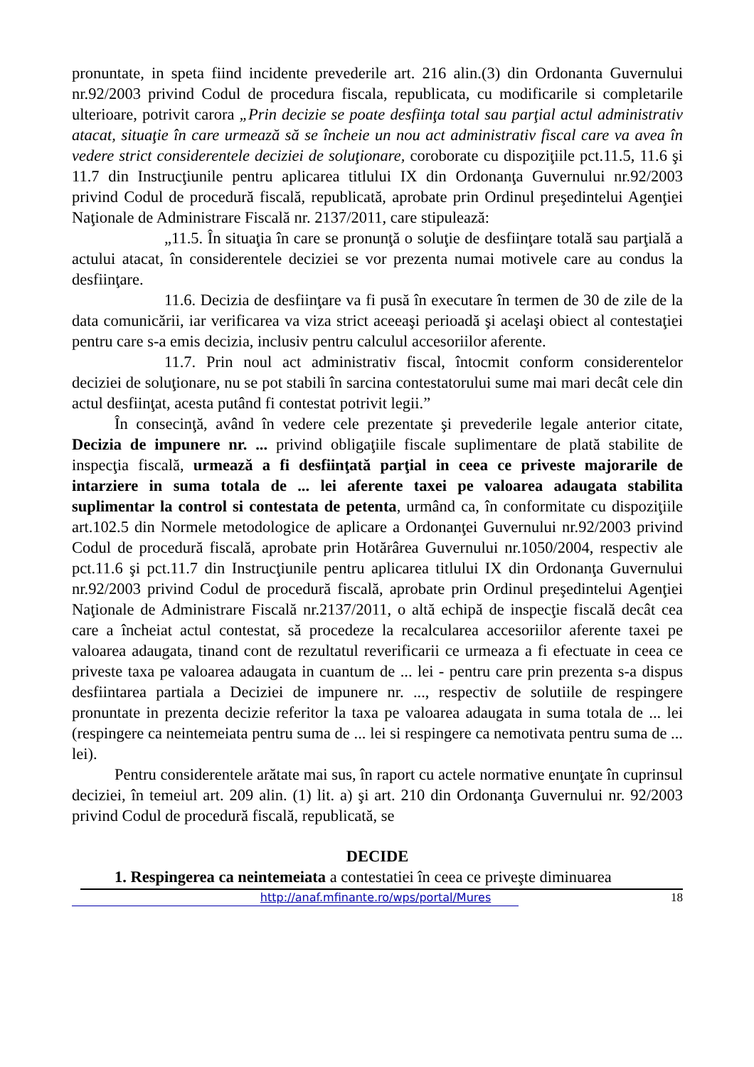pronuntate, in speta fiind incidente prevederile art. 216 alin.(3) din Ordonanta Guvernului nr.92/2003 privind Codul de procedura fiscala, republicata, cu modificarile si completarile ulterioare, potrivit carora „Prin decizie se poate desfiinţa total sau parţial actul administrativ atacat, situaţie în care urmează să se încheie un nou act administrativ fiscal care va avea în vedere strict considerentele deciziei de soluţionare, coroborate cu dispoziţiile pct.11.5, 11.6 şi 11.7 din Instrucţiunile pentru aplicarea titlului IX din Ordonanţa Guvernului nr.92/2003 privind Codul de procedură fiscală, republicată, aprobate prin Ordinul preşedintelui Agenţiei Naţionale de Administrare Fiscală nr. 2137/2011, care stipulează:
„11.5. În situaţia în care se pronunţă o soluţie de desfiinţare totală sau parţială a actului atacat, în considerentele deciziei se vor prezenta numai motivele care au condus la desfiinţare.
11.6. Decizia de desfiinţare va fi pusă în executare în termen de 30 de zile de la data comunicării, iar verificarea va viza strict aceeaşi perioadă şi acelaşi obiect al contestaţiei pentru care s-a emis decizia, inclusiv pentru calculul accesoriilor aferente.
11.7. Prin noul act administrativ fiscal, întocmit conform considerentelor deciziei de soluţionare, nu se pot stabili în sarcina contestatorului sume mai mari decât cele din actul desfiinţat, acesta putând fi contestat potrivit legii.”
În consecinţă, având în vedere cele prezentate şi prevederile legale anterior citate, Decizia de impunere nr. ... privind obligaţiile fiscale suplimentare de plată stabilite de inspecţia fiscală, urmează a fi desfiinţată parţial in ceea ce priveste majorarile de intarziere in suma totala de ... lei aferente taxei pe valoarea adaugata stabilita suplimentar la control si contestata de petenta, urmând ca, în conformitate cu dispoziţiile art.102.5 din Normele metodologice de aplicare a Ordonanţei Guvernului nr.92/2003 privind Codul de procedură fiscală, aprobate prin Hotărârea Guvernului nr.1050/2004, respectiv ale pct.11.6 şi pct.11.7 din Instrucţiunile pentru aplicarea titlului IX din Ordonanţa Guvernului nr.92/2003 privind Codul de procedură fiscală, aprobate prin Ordinul preşedintelui Agenţiei Naţionale de Administrare Fiscală nr.2137/2011, o altă echipă de inspecţie fiscală decât cea care a încheiat actul contestat, să procedeze la recalcularea accesoriilor aferente taxei pe valoarea adaugata, tinand cont de rezultatul reverificarii ce urmeaza a fi efectuate in ceea ce priveste taxa pe valoarea adaugata in cuantum de ... lei - pentru care prin prezenta s-a dispus desfiintarea partiala a Deciziei de impunere nr. ..., respectiv de solutiile de respingere pronuntate in prezenta decizie referitor la taxa pe valoarea adaugata in suma totala de ... lei (respingere ca neintemeiata pentru suma de ... lei si respingere ca nemotivata pentru suma de ... lei).
Pentru considerentele arătate mai sus, în raport cu actele normative enunţate în cuprinsul deciziei, în temeiul art. 209 alin. (1) lit. a) şi art. 210 din Ordonanţa Guvernului nr. 92/2003 privind Codul de procedură fiscală, republicată, se
DECIDE
1. Respingerea ca neintemeiata a contestatiei în ceea ce priveşte diminuarea
http://anaf.mfinante.ro/wps/portal/Mures 18